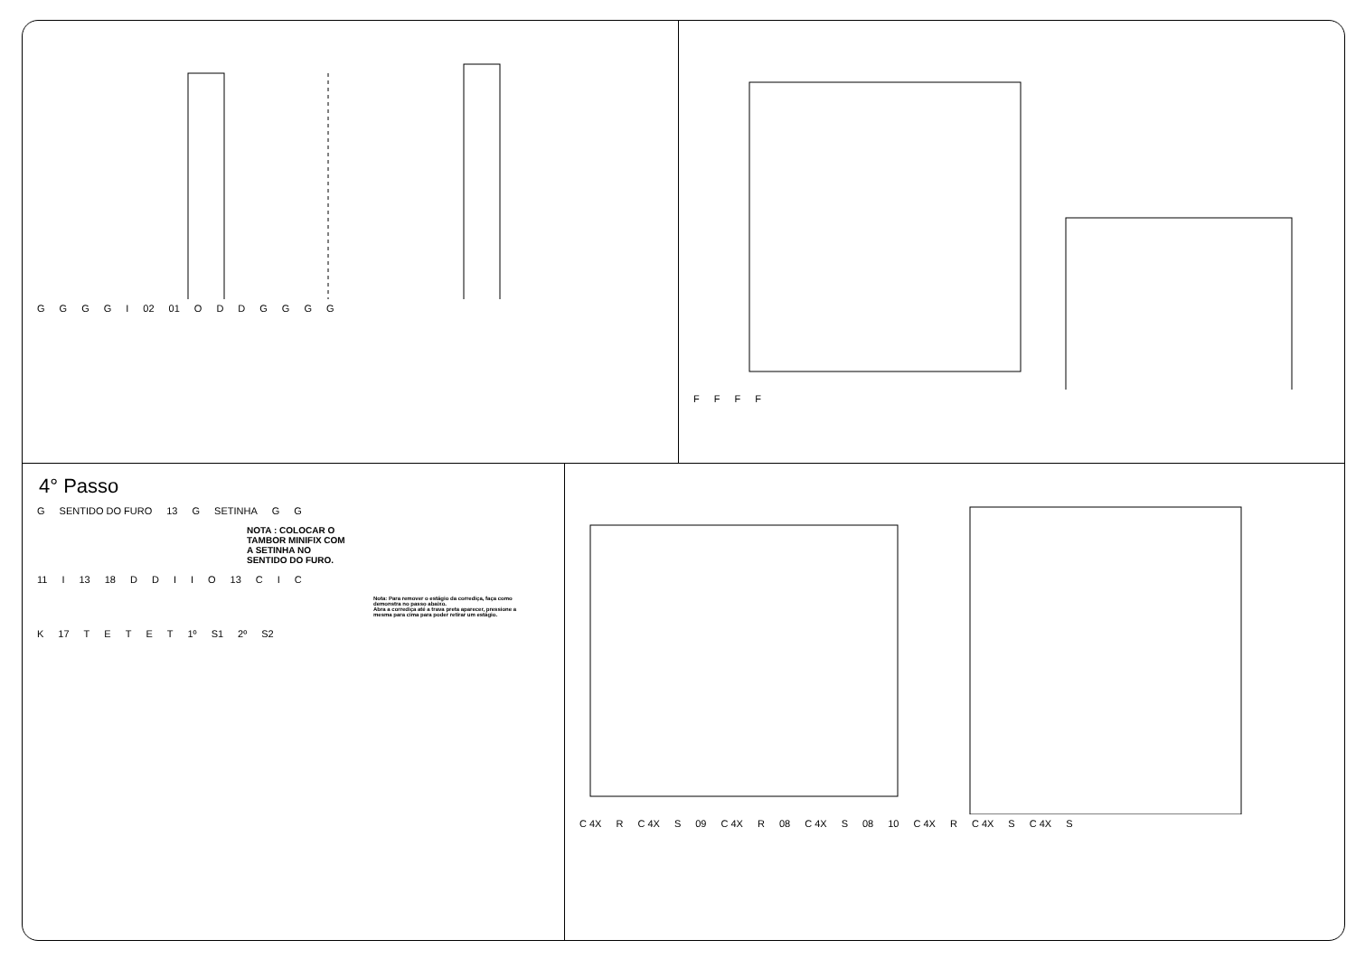GGGGI 02 01 ODDGGGG
FFFF
4° Passo
G SENTIDO DO FURO 13 G SETINHA GG
NOTA : COLOCAR O TAMBOR MINIFIX COM A SETINHA NO SENTIDO DO FURO.
11 I 13 18 DDIIO 13 CIC
Nota: Para remover o estágio da corrediça, faça como demonstra no passo abaixo.
Abra a corrediça até a trava preta aparecer, pressione a mesma para cima para poder retirar um estágio.
K 17 TETET 1º S1 2º S2
C 4X R C 4X S 09 C 4X R 08 C 4X S 08 10 C 4X R C 4X S C 4X S